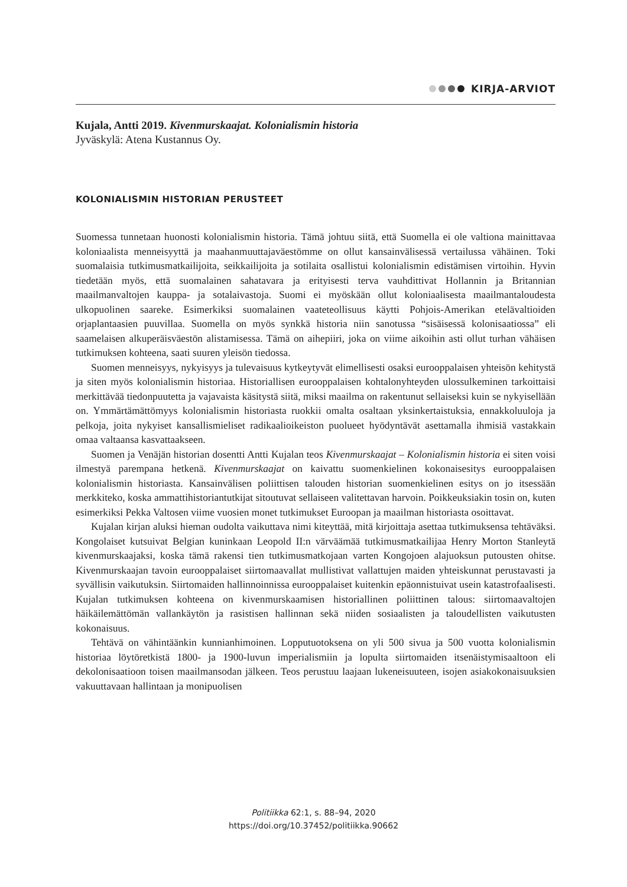KIRJA-ARVIOT
Kujala, Antti 2019. Kivenmurskaajat. Kolonialismin historia
Jyväskylä: Atena Kustannus Oy.
KOLONIALISMIN HISTORIAN PERUSTEET
Suomessa tunnetaan huonosti kolonialismin historia. Tämä johtuu siitä, että Suomella ei ole valtiona mainittavaa koloniaalista menneisyyttä ja maahanmuuttajaväestömme on ollut kansainvälisessä vertailussa vähäinen. Toki suomalaisia tutkimusmatkailijoita, seikkailijoita ja sotilaita osallistui kolonialismin edistämisen virtoihin. Hyvin tiedetään myös, että suomalainen sahatavara ja erityisesti terva vauhdittivat Hollannin ja Britannian maailmanvaltojen kauppa- ja sotalaivastoja. Suomi ei myöskään ollut koloniaalisesta maailmantaloudesta ulkopuolinen saareke. Esimerkiksi suomalainen vaateteollisuus käytti Pohjois-Amerikan etelävaltioiden orjaplantaasien puuvillaa. Suomella on myös synkkä historia niin sanotussa “sisäisessä kolonisaatiossa” eli saamelaisen alkuperäisväestön alistamisessa. Tämä on aihepiiri, joka on viime aikoihin asti ollut turhan vähäisen tutkimuksen kohteena, saati suuren yleisön tiedossa.
Suomen menneisyys, nykyisyys ja tulevaisuus kytkeytyvät elimellisesti osaksi eurooppalaisen yhteisön kehitystä ja siten myös kolonialismin historiaa. Historiallisen eurooppalaisen kohtalonyhteyden ulossulkeminen tarkoittaisi merkittävää tiedonpuutetta ja vajavaista käsitystä siitä, miksi maailma on rakentunut sellaiseksi kuin se nykyisellään on. Ymmärtämättömyys kolonialismin historiasta ruokkii omalta osaltaan yksinkertaistuksia, ennakkoluuloja ja pelkoja, joita nykyiset kansallismieliset radikaalioikeiston puolueet hyödyntävät asettamalla ihmisiä vastakkain omaa valtaansa kasvattaakseen.
Suomen ja Venäjän historian dosentti Antti Kujalan teos Kivenmurskaajat – Kolonialismin historia ei siten voisi ilmestyä parempana hetkenä. Kivenmurskaajat on kaivattu suomenkielinen kokonaisesitys eurooppalaisen kolonialismin historiasta. Kansainvälisen poliittisen talouden historian suomenkielinen esitys on jo itsessään merkkiteko, koska ammattihistoriantutkijat sitoutuvat sellaiseen valitettavan harvoin. Poikkeuksiakin tosin on, kuten esimerkiksi Pekka Valtosen viime vuosien monet tutkimukset Euroopan ja maailman historiasta osoittavat.
Kujalan kirjan aluksi hieman oudolta vaikuttava nimi kiteyttää, mitä kirjoittaja asettaa tutkimuksensa tehtäväksi. Kongolaiset kutsuivat Belgian kuninkaan Leopold II:n värväämää tutkimusmatkailijaa Henry Morton Stanleytä kivenmurskaajaksi, koska tämä rakensi tien tutkimusmatkojaan varten Kongojoen alajuoksun putousten ohitse. Kivenmurskaajan tavoin eurooppalaiset siirtomaavallat mullistivat vallattujen maiden yhteiskunnat perustavasti ja syvällisin vaikutuksin. Siirtomaiden hallinnoinnissa eurooppalaiset kuitenkin epäonnistuivat usein katastrofaalisesti. Kujalan tutkimuksen kohteena on kivenmurskaamisen historiallinen poliittinen talous: siirtomaavaltojen häikäilemättömän vallankäytön ja rasistisen hallinnan sekä niiden sosiaalisten ja taloudellisten vaikutusten kokonaisuus.
Tehtävä on vähintäänkin kunnianhimoinen. Lopputuotoksena on yli 500 sivua ja 500 vuotta kolonialismin historiaa löytöretkistä 1800- ja 1900-luvun imperialismiin ja lopulta siirtomaiden itsenäistymisaaltoon eli dekolonisaatioon toisen maailmansodan jälkeen. Teos perustuu laajaan lukeneisuuteen, isojen asiakokonaisuuksien vakuuttavaan hallintaan ja monipuolisen
Politiikka 62:1, s. 88–94, 2020
https://doi.org/10.37452/politiikka.90662